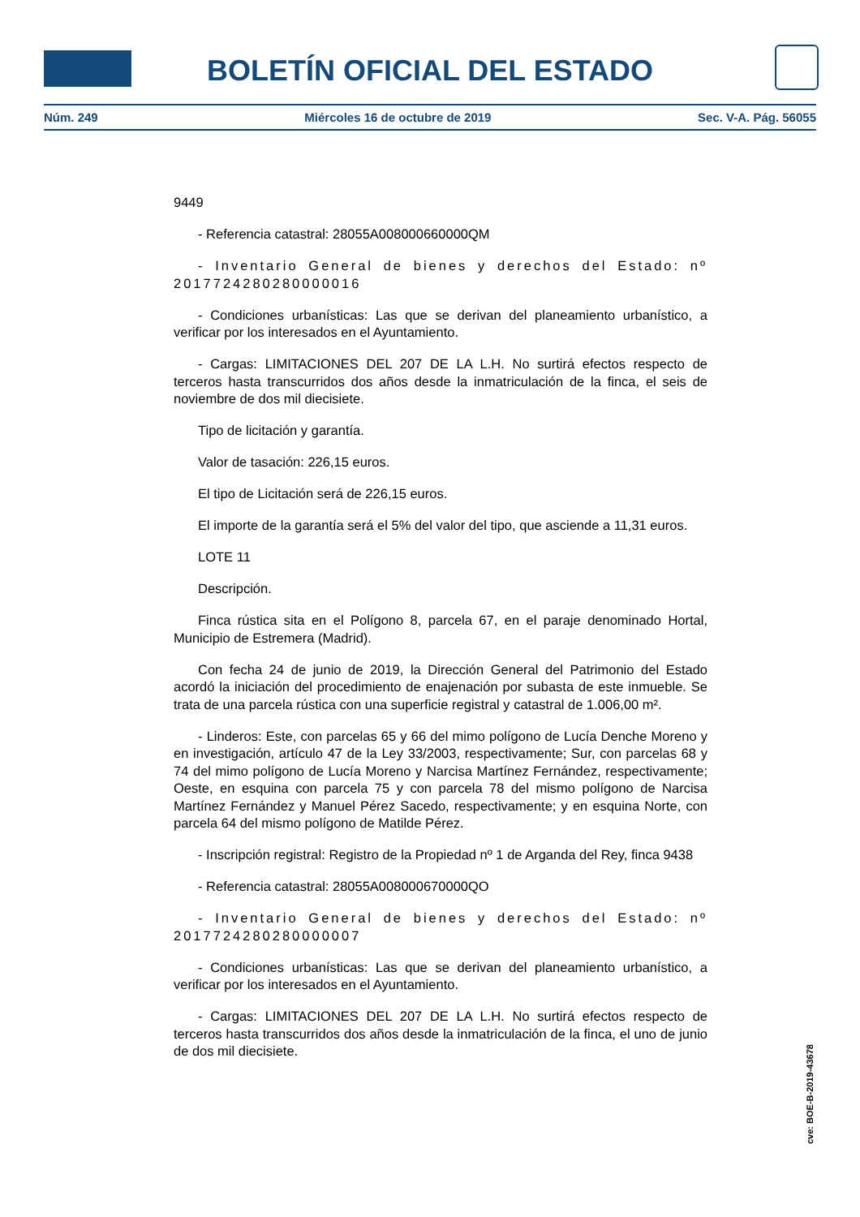BOLETÍN OFICIAL DEL ESTADO
Núm. 249 Miércoles 16 de octubre de 2019 Sec. V-A. Pág. 56055
9449
- Referencia catastral: 28055A008000660000QM
- Inventario General de bienes y derechos del Estado: nº 2017724280280000016
- Condiciones urbanísticas: Las que se derivan del planeamiento urbanístico, a verificar por los interesados en el Ayuntamiento.
- Cargas: LIMITACIONES DEL 207 DE LA L.H. No surtirá efectos respecto de terceros hasta transcurridos dos años desde la inmatriculación de la finca, el seis de noviembre de dos mil diecisiete.
Tipo de licitación y garantía.
Valor de tasación: 226,15 euros.
El tipo de Licitación será de 226,15 euros.
El importe de la garantía será el 5% del valor del tipo, que asciende a 11,31 euros.
LOTE 11
Descripción.
Finca rústica sita en el Polígono 8, parcela 67, en el paraje denominado Hortal, Municipio de Estremera (Madrid).
Con fecha 24 de junio de 2019, la Dirección General del Patrimonio del Estado acordó la iniciación del procedimiento de enajenación por subasta de este inmueble. Se trata de una parcela rústica con una superficie registral y catastral de 1.006,00 m².
- Linderos: Este, con parcelas 65 y 66 del mimo polígono de Lucía Denche Moreno y en investigación, artículo 47 de la Ley 33/2003, respectivamente; Sur, con parcelas 68 y 74 del mimo polígono de Lucía Moreno y Narcisa Martínez Fernández, respectivamente; Oeste, en esquina con parcela 75 y con parcela 78 del mismo polígono de Narcisa Martínez Fernández y Manuel Pérez Sacedo, respectivamente; y en esquina Norte, con parcela 64 del mismo polígono de Matilde Pérez.
- Inscripción registral: Registro de la Propiedad nº 1 de Arganda del Rey, finca 9438
- Referencia catastral: 28055A008000670000QO
- Inventario General de bienes y derechos del Estado: nº 2017724280280000007
- Condiciones urbanísticas: Las que se derivan del planeamiento urbanístico, a verificar por los interesados en el Ayuntamiento.
- Cargas: LIMITACIONES DEL 207 DE LA L.H. No surtirá efectos respecto de terceros hasta transcurridos dos años desde la inmatriculación de la finca, el uno de junio de dos mil diecisiete.
cve: BOE-B-2019-43678